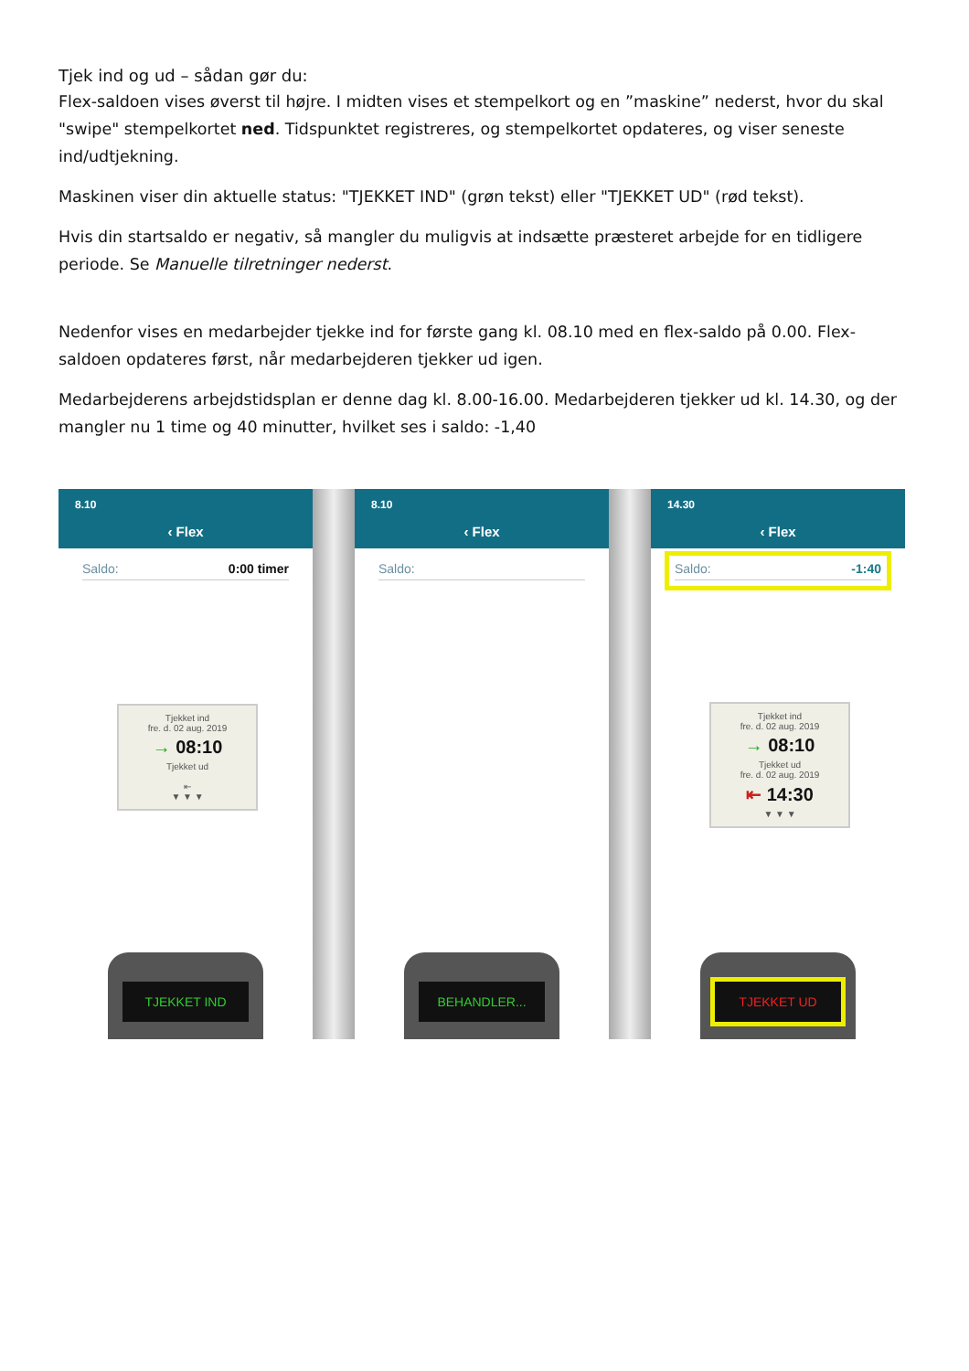Tjek ind og ud – sådan gør du:
Flex-saldoen vises øverst til højre. I midten vises et stempelkort og en ”maskine” nederst, hvor du skal "swipe" stempelkortet ned. Tidspunktet registreres, og stempelkortet opdateres, og viser seneste ind/udtjekning.
Maskinen viser din aktuelle status: "TJEKKET IND" (grøn tekst) eller "TJEKKET UD" (rød tekst).
Hvis din startsaldo er negativ, så mangler du muligvis at indsætte præsteret arbejde for en tidligere periode. Se Manuelle tilretninger nederst.
Nedenfor vises en medarbejder tjekke ind for første gang kl. 08.10 med en flex-saldo på 0.00. Flex-saldoen opdateres først, når medarbejderen tjekker ud igen.
Medarbejderens arbejdstidsplan er denne dag kl. 8.00-16.00. Medarbejderen tjekker ud kl. 14.30, og der mangler nu 1 time og 40 minutter, hvilket ses i saldo: -1,40
8.10
‹ Flex
Saldo: 0:00 timer
Tjekket ind
fre. d. 02 aug. 2019
→ 08:10
Tjekket ud
⇤
▼ ▼ ▼
TJEKKET IND
8.10
‹ Flex
Saldo:
BEHANDLER...
14.30
‹ Flex
Saldo: -1:40
Tjekket ind
fre. d. 02 aug. 2019
→ 08:10
Tjekket ud
fre. d. 02 aug. 2019
⇤ 14:30
▼ ▼ ▼
TJEKKET UD